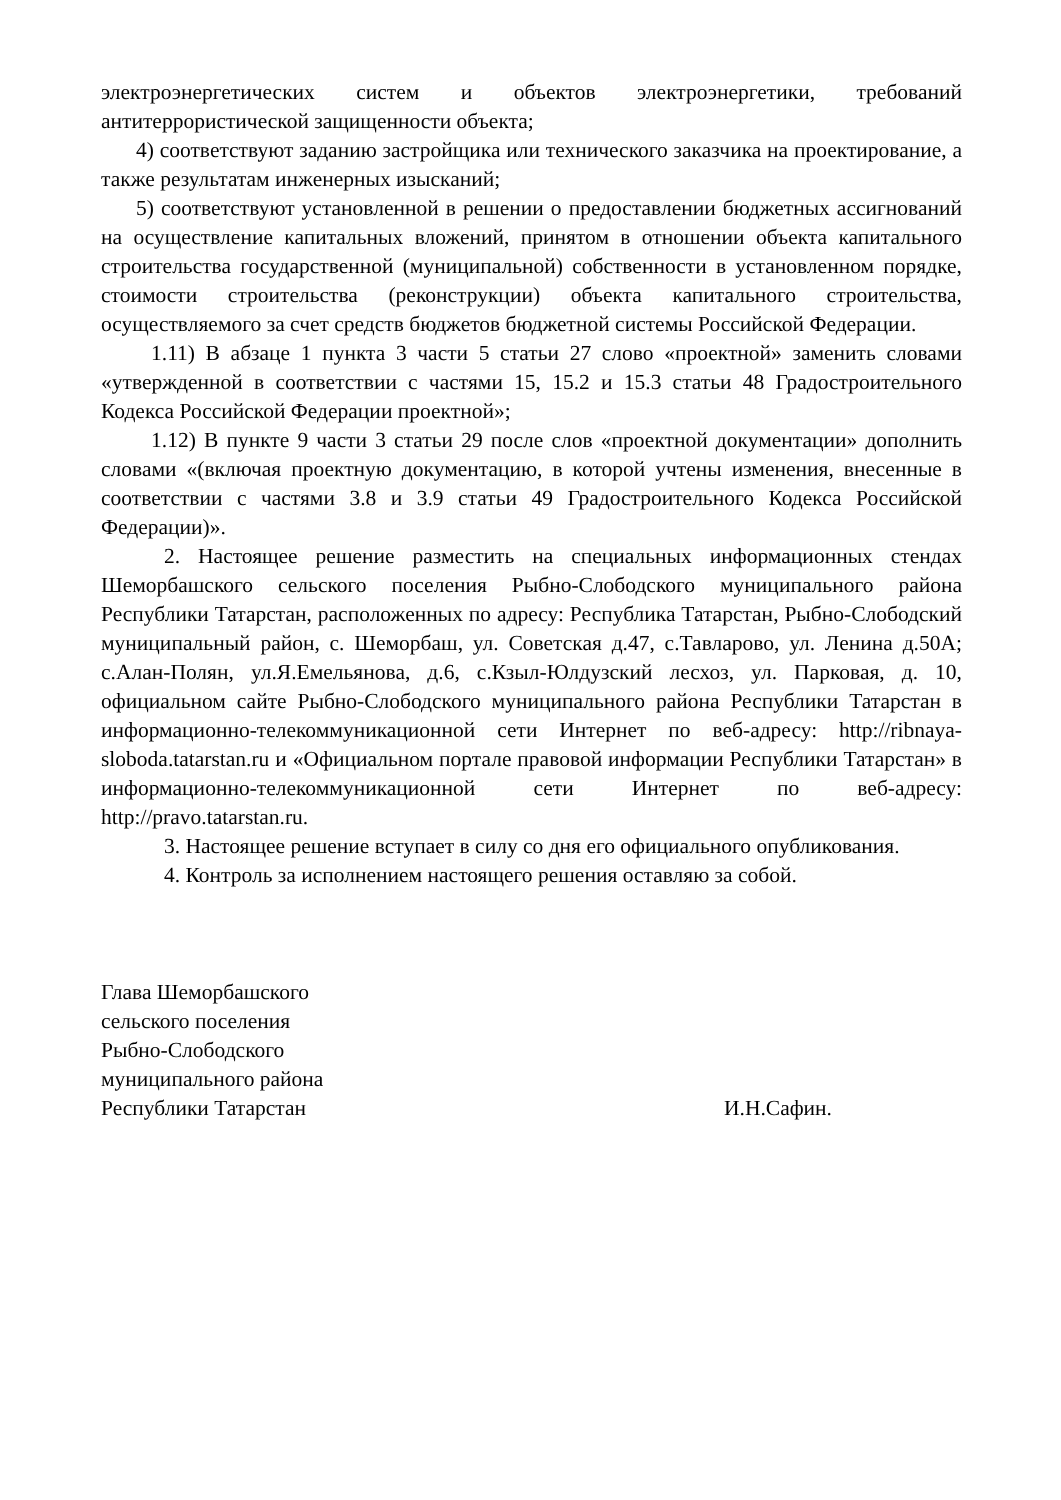электроэнергетических систем и объектов электроэнергетики, требований антитеррористической защищенности объекта;
4) соответствуют заданию застройщика или технического заказчика на проектирование, а также результатам инженерных изысканий;
5) соответствуют установленной в решении о предоставлении бюджетных ассигнований на осуществление капитальных вложений, принятом в отношении объекта капитального строительства государственной (муниципальной) собственности в установленном порядке, стоимости строительства (реконструкции) объекта капитального строительства, осуществляемого за счет средств бюджетов бюджетной системы Российской Федерации.
1.11) В абзаце 1 пункта 3 части 5 статьи 27 слово «проектной» заменить словами «утвержденной в соответствии с частями 15, 15.2 и 15.3 статьи 48 Градостроительного Кодекса Российской Федерации проектной»;
1.12) В пункте 9 части 3 статьи 29 после слов «проектной документации» дополнить словами «(включая проектную документацию, в которой учтены изменения, внесенные в соответствии с частями 3.8 и 3.9 статьи 49 Градостроительного Кодекса Российской Федерации)».
2. Настоящее решение разместить на специальных информационных стендах Шеморбашского сельского поселения Рыбно-Слободского муниципального района Республики Татарстан, расположенных по адресу: Республика Татарстан, Рыбно-Слободский муниципальный район, с. Шеморбаш, ул. Советская д.47, с.Тавларово, ул. Ленина д.50А; с.Алан-Полян, ул.Я.Емельянова, д.6, с.Кзыл-Юлдузский лесхоз, ул. Парковая, д. 10, официальном сайте Рыбно-Слободского муниципального района Республики Татарстан в информационно-телекоммуникационной сети Интернет по веб-адресу: http://ribnaya-sloboda.tatarstan.ru и «Официальном портале правовой информации Республики Татарстан» в информационно-телекоммуникационной сети Интернет по веб-адресу: http://pravo.tatarstan.ru.
3. Настоящее решение вступает в силу со дня его официального опубликования.
4. Контроль за исполнением настоящего решения оставляю за собой.
Глава Шеморбашского
сельского поселения
Рыбно-Слободского
муниципального района
Республики Татарстан
И.Н.Сафин.